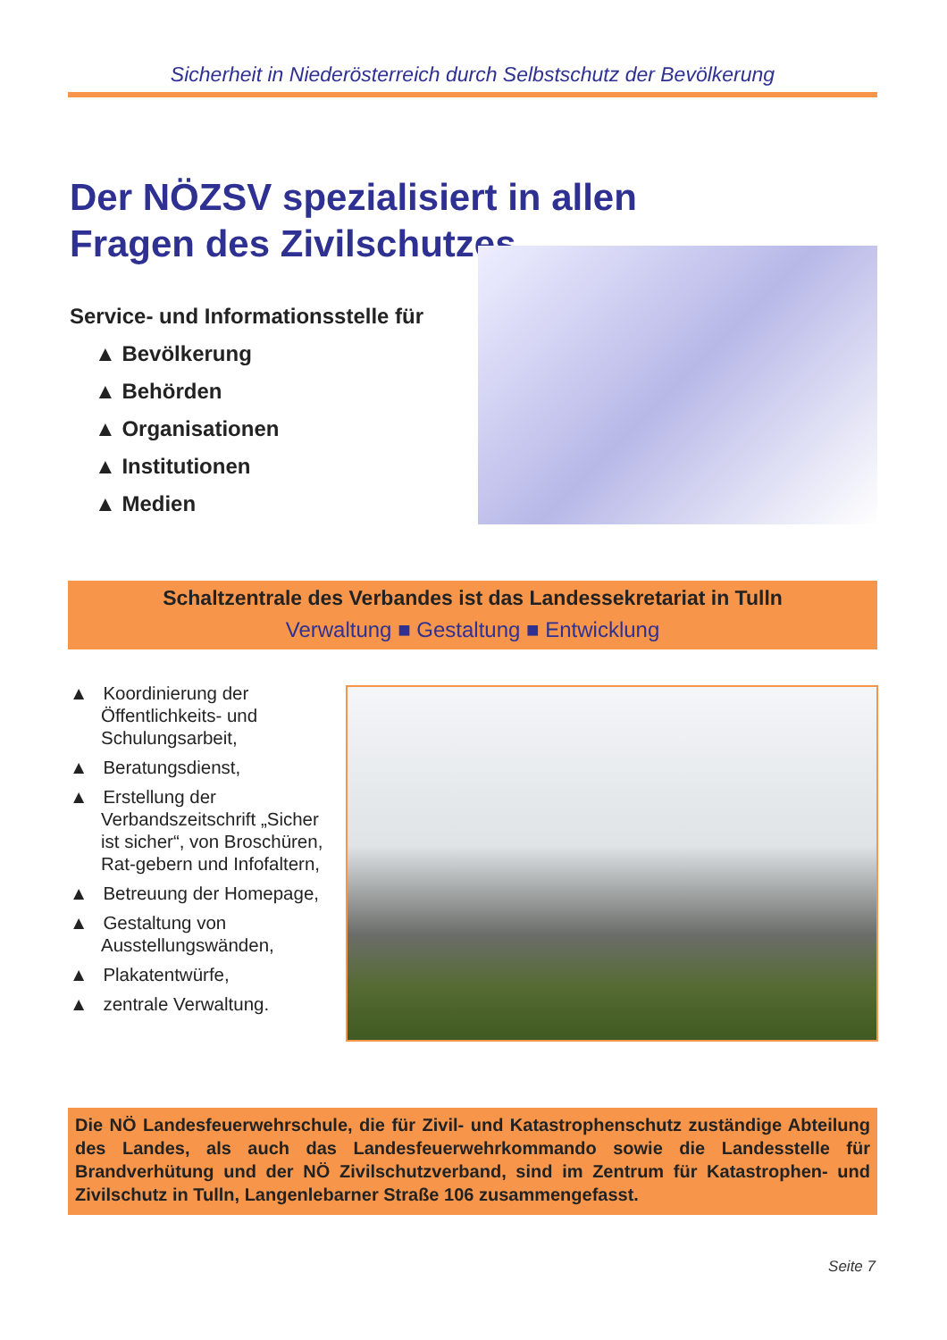Sicherheit in Niederösterreich durch Selbstschutz der Bevölkerung
Der NÖZSV spezialisiert in allen
Fragen des Zivilschutzes
Service- und Informationsstelle für
▲ Bevölkerung
▲ Behörden
▲ Organisationen
▲ Institutionen
▲ Medien
Schaltzentrale des Verbandes ist das Landessekretariat in Tulln
Verwaltung ■ Gestaltung ■ Entwicklung
▲ Koordinierung der Öffentlichkeits- und Schulungsarbeit,
▲ Beratungsdienst,
▲ Erstellung der Verbandszeitschrift „Sicher ist sicher“, von Broschüren, Rat-gebern und Infofaltern,
▲ Betreuung der Homepage,
▲ Gestaltung von Ausstellungswänden,
▲ Plakatentwürfe,
▲ zentrale Verwaltung.
Die NÖ Landesfeuerwehrschule, die für Zivil- und Katastrophenschutz zuständige Abteilung des Landes, als auch das Landesfeuerwehrkommando sowie die Landesstelle für Brandverhütung und der NÖ Zivilschutzverband, sind im Zentrum für Katastrophen- und Zivilschutz in Tulln, Langenlebarner Straße 106 zusammengefasst.
Seite 7